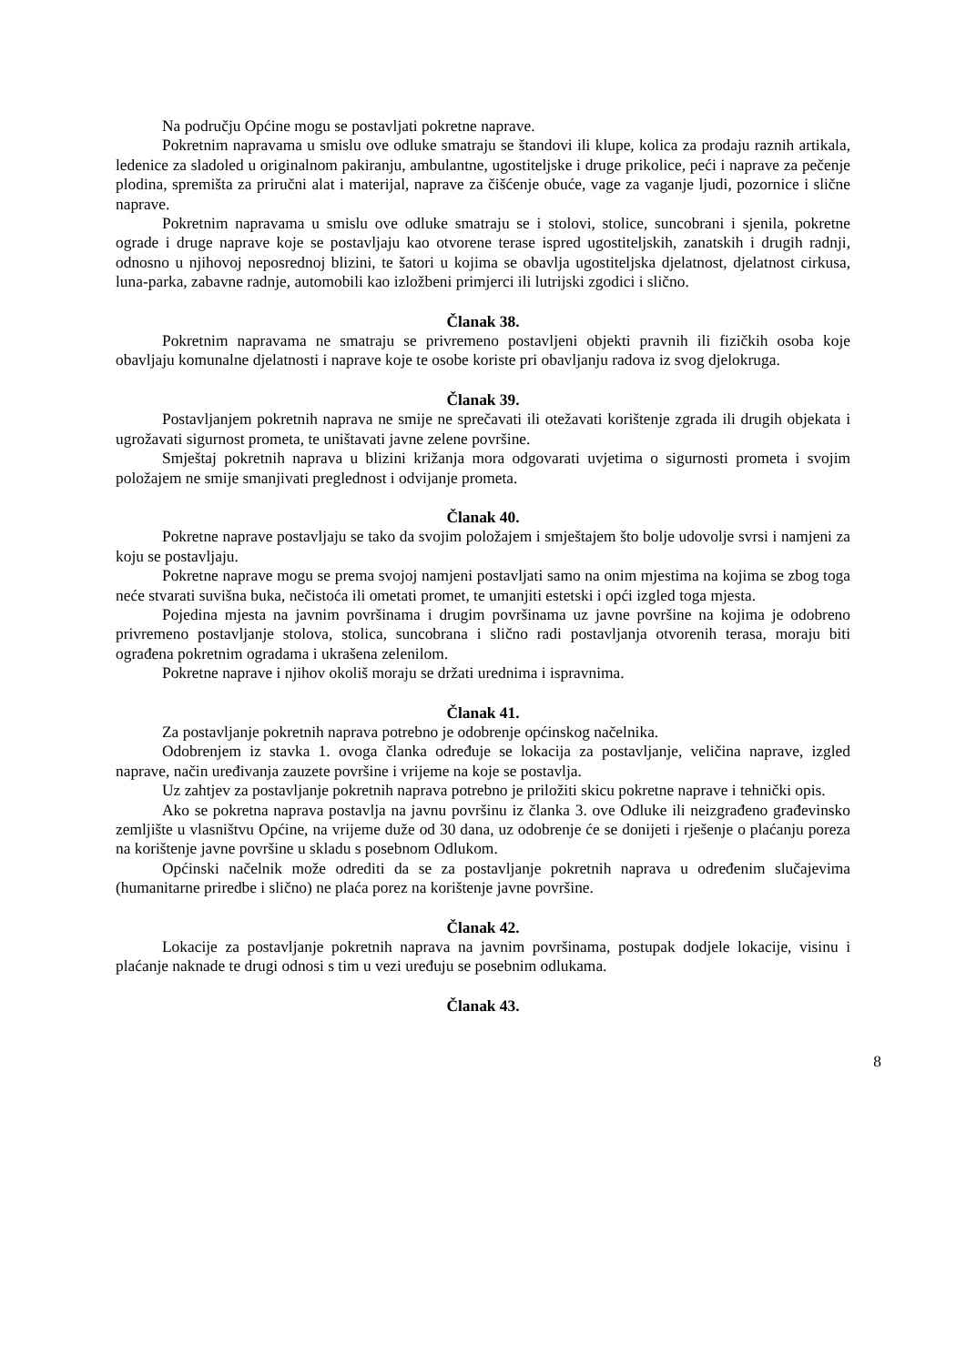Na području Općine mogu se postavljati pokretne naprave.
Pokretnim napravama u smislu ove odluke smatraju se štandovi ili klupe, kolica za prodaju raznih artikala, ledenice za sladoled u originalnom pakiranju, ambulantne, ugostiteljske i druge prikolice, peći i naprave za pečenje plodina, spremišta za priručni alat i materijal, naprave za čišćenje obuće, vage za vaganje ljudi, pozornice i slične naprave.
Pokretnim napravama u smislu ove odluke smatraju se i stolovi, stolice, suncobrani i sjenila, pokretne ograde i druge naprave koje se postavljaju kao otvorene terase ispred ugostiteljskih, zanatskih i drugih radnji, odnosno u njihovoj neposrednoj blizini, te šatori u kojima se obavlja ugostiteljska djelatnost, djelatnost cirkusa, luna-parka, zabavne radnje, automobili kao izložbeni primjerci ili lutrijski zgodici i slično.
Članak 38.
Pokretnim napravama ne smatraju se privremeno postavljeni objekti pravnih ili fizičkih osoba koje obavljaju komunalne djelatnosti i naprave koje te osobe koriste pri obavljanju radova iz svog djelokruga.
Članak 39.
Postavljanjem pokretnih naprava ne smije ne sprečavati ili otežavati korištenje zgrada ili drugih objekata i ugrožavati sigurnost prometa, te uništavati javne zelene površine.
Smještaj pokretnih naprava u blizini križanja mora odgovarati uvjetima o sigurnosti prometa i svojim položajem ne smije smanjivati preglednost i odvijanje prometa.
Članak 40.
Pokretne naprave postavljaju se tako da svojim položajem i smještajem što bolje udovolje svrsi i namjeni za koju se postavljaju.
Pokretne naprave mogu se prema svojoj namjeni postavljati samo na onim mjestima na kojima se zbog toga neće stvarati suvišna buka, nečistoća ili ometati promet, te umanjiti estetski i opći izgled toga mjesta.
Pojedina mjesta na javnim površinama i drugim površinama uz javne površine na kojima je odobreno privremeno postavljanje stolova, stolica, suncobrana i slično radi postavljanja otvorenih terasa, moraju biti ograđena pokretnim ogradama i ukrašena zelenilom.
Pokretne naprave i njihov okoliš moraju se držati urednima i ispravnima.
Članak 41.
Za postavljanje pokretnih naprava potrebno je odobrenje općinskog načelnika.
Odobrenjem iz stavka 1. ovoga članka određuje se lokacija za postavljanje, veličina naprave, izgled naprave, način uređivanja zauzete površine i vrijeme na koje se postavlja.
Uz zahtjev za postavljanje pokretnih naprava potrebno je priložiti skicu pokretne naprave i tehnički opis.
Ako se pokretna naprava postavlja na javnu površinu iz članka 3. ove Odluke ili neizgrađeno građevinsko zemljište u vlasništvu Općine, na vrijeme duže od 30 dana, uz odobrenje će se donijeti i rješenje o plaćanju poreza na korištenje javne površine u skladu s posebnom Odlukom.
Općinski načelnik može odrediti da se za postavljanje pokretnih naprava u određenim slučajevima (humanitarne priredbe i slično) ne plaća porez na korištenje javne površine.
Članak 42.
Lokacije za postavljanje pokretnih naprava na javnim površinama, postupak dodjele lokacije, visinu i plaćanje naknade te drugi odnosi s tim u vezi uređuju se posebnim odlukama.
Članak 43.
8